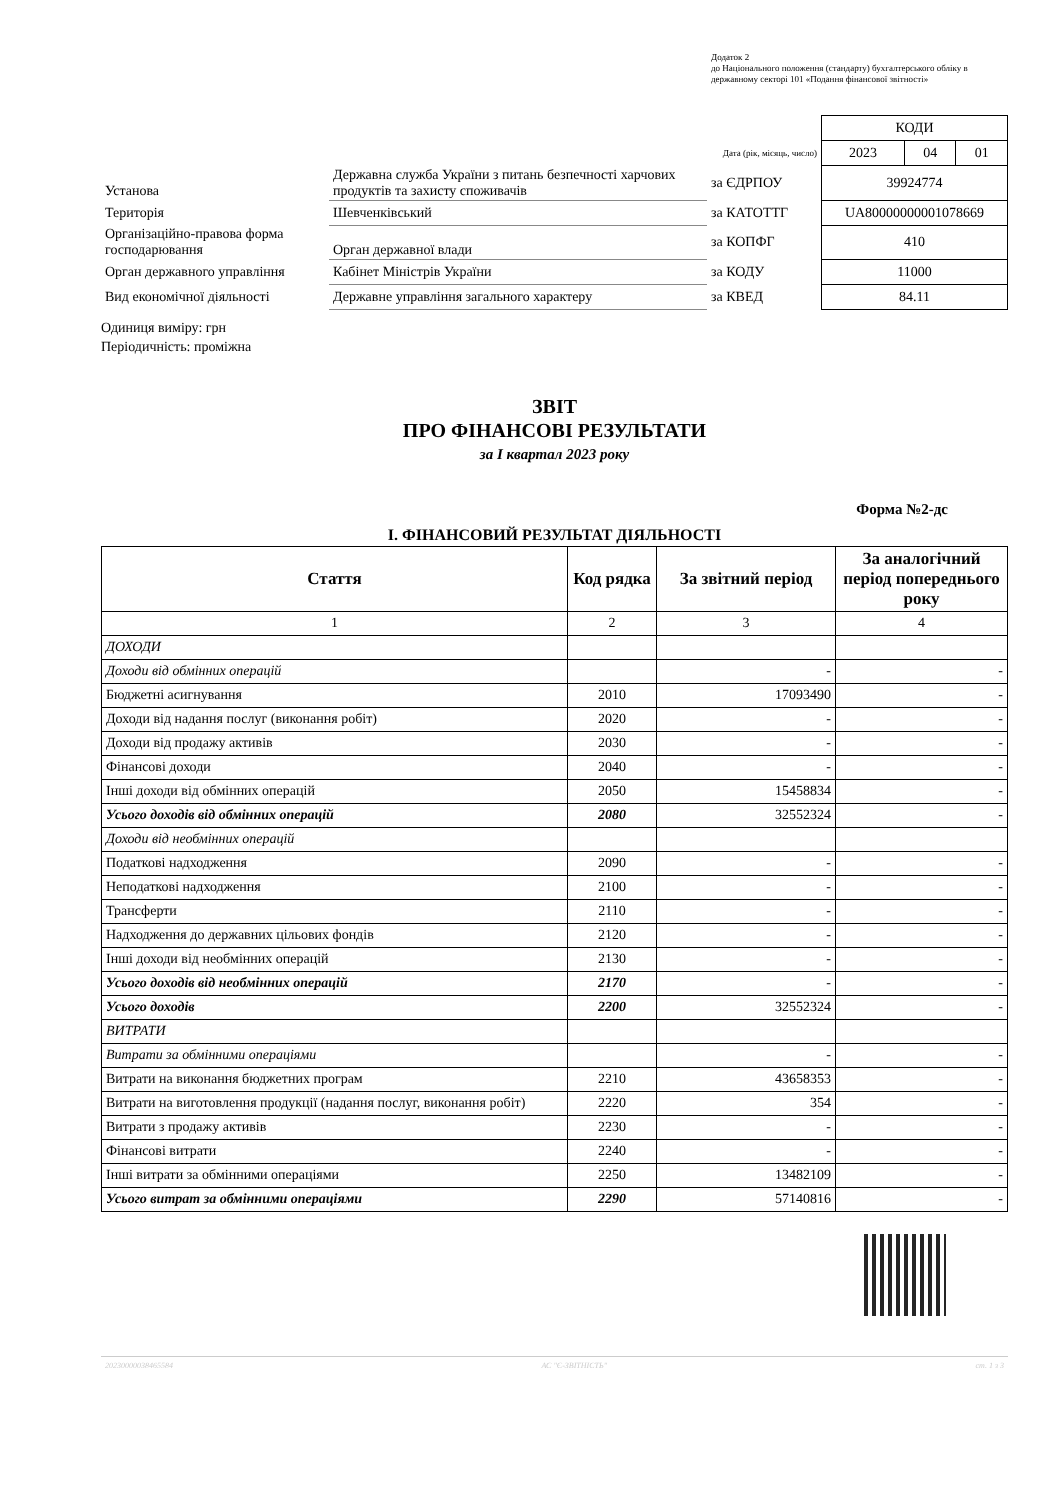Додаток 2
до Національного положення (стандарту) бухгалтерського обліку в державному секторі 101 «Подання фінансової звітності»
| | | | КОДИ | | |
| | | Дата (рік, місяць, число) | 2023 | 04 | 01 |
| Установа | Державна служба України з питань безпечності харчових продуктів та захисту споживачів | за ЄДРПОУ | 39924774 | | |
| Територія | Шевченківський | за КАТОТТГ | UA80000000001078669 | | |
| Організаційно-правова форма господарювання | Орган державної влади | за КОПФГ | 410 | | |
| Орган державного управління | Кабінет Міністрів України | за КОДУ | 11000 | | |
| Вид економічної діяльності | Державне управління загального характеру | за КВЕД | 84.11 | | |
Одиниця виміру: грн
Періодичність: проміжна
ЗВІТ
ПРО ФІНАНСОВІ РЕЗУЛЬТАТИ
за I квартал 2023 року
Форма №2-дс
I. ФІНАНСОВИЙ РЕЗУЛЬТАТ ДІЯЛЬНОСТІ
| Стаття | Код рядка | За звітний період | За аналогічний період попереднього року |
| --- | --- | --- | --- |
| 1 | 2 | 3 | 4 |
| ДОХОДИ | | | |
| Доходи від обмінних операцій | | - | - |
| Бюджетні асигнування | 2010 | 17093490 | - |
| Доходи від надання послуг (виконання робіт) | 2020 | - | - |
| Доходи від продажу активів | 2030 | - | - |
| Фінансові доходи | 2040 | - | - |
| Інші доходи від обмінних операцій | 2050 | 15458834 | - |
| Усього доходів від обмінних операцій | 2080 | 32552324 | - |
| Доходи від необмінних операцій | | | |
| Податкові надходження | 2090 | - | - |
| Неподаткові надходження | 2100 | - | - |
| Трансферти | 2110 | - | - |
| Надходження до державних цільових фондів | 2120 | - | - |
| Інші доходи від необмінних операцій | 2130 | - | - |
| Усього доходів від необмінних операцій | 2170 | - | - |
| Усього доходів | 2200 | 32552324 | - |
| ВИТРАТИ | | | |
| Витрати за обмінними операціями | | - | - |
| Витрати на виконання бюджетних програм | 2210 | 43658353 | - |
| Витрати на виготовлення продукції (надання послуг, виконання робіт) | 2220 | 354 | - |
| Витрати з продажу активів | 2230 | - | - |
| Фінансові витрати | 2240 | - | - |
| Інші витрати за обмінними операціями | 2250 | 13482109 | - |
| Усього витрат за обмінними операціями | 2290 | 57140816 | - |
20230000038465584 АС "Є-ЗВІТНІСТЬ" ст. 1 з 3